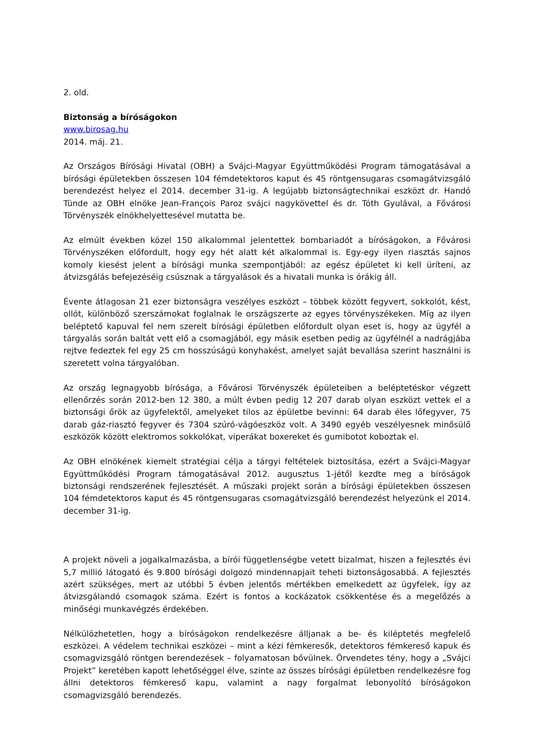2. old.
Biztonság a bíróságokon
www.birosag.hu
2014. máj. 21.
Az Országos Bírósági Hivatal (OBH) a Svájci-Magyar Együttműködési Program támogatásával a bírósági épületekben összesen 104 fémdetektoros kaput és 45 röntgensugaras csomagátvizsgáló berendezést helyez el 2014. december 31-ig. A legújabb biztonságtechnikai eszközt dr. Handó Tünde az OBH elnöke Jean-François Paroz svájci nagykövettel és dr. Tóth Gyulával, a Fővárosi Törvényszék elnökhelyettesével mutatta be.
Az elmúlt években közel 150 alkalommal jelentettek bombariadót a bíróságokon, a Fővárosi Törvényszéken előfordult, hogy egy hét alatt két alkalommal is. Egy-egy ilyen riasztás sajnos komoly kiesést jelent a bírósági munka szempontjából: az egész épületet ki kell üríteni, az átvizsgálás befejezéséig csúsznak a tárgyalások és a hivatali munka is órákig áll.
Évente átlagosan 21 ezer biztonságra veszélyes eszközt – többek között fegyvert, sokkolót, kést, ollót, különböző szerszámokat foglalnak le országszerte az egyes törvényszékeken. Míg az ilyen beléptető kapuval fel nem szerelt bírósági épületben előfordult olyan eset is, hogy az ügyfél a tárgyalás során baltát vett elő a csomagjából, egy másik esetben pedig az ügyfélnél a nadrágjába rejtve fedeztek fel egy 25 cm hosszúságú konyhakést, amelyet saját bevallása szerint használni is szeretett volna tárgyalóban.
Az ország legnagyobb bírósága, a Fővárosi Törvényszék épületeiben a beléptetéskor végzett ellenőrzés során 2012-ben 12 380, a múlt évben pedig 12 207 darab olyan eszközt vettek el a biztonsági őrök az ügyfelektől, amelyeket tilos az épületbe bevinni: 64 darab éles lőfegyver, 75 darab gáz-riasztó fegyver és 7304 szúró-vágóeszköz volt. A 3490 egyéb veszélyesnek minősülő eszközök között elektromos sokkolókat, viperákat boxereket és gumibotot koboztak el.
Az OBH elnökének kiemelt stratégiai célja a tárgyi feltételek biztosítása, ezért a Svájci-Magyar Együttműködési Program támogatásával 2012. augusztus 1-jétől kezdte meg a bíróságok biztonsági rendszerének fejlesztését. A műszaki projekt során a bírósági épületekben összesen 104 fémdetektoros kaput és 45 röntgensugaras csomagátvizsgáló berendezést helyezünk el 2014. december 31-ig.
A projekt növeli a jogalkalmazásba, a bírói függetlenségbe vetett bizalmat, hiszen a fejlesztés évi 5,7 millió látogató és 9.800 bírósági dolgozó mindennapjait teheti biztonságosabbá. A fejlesztés azért szükséges, mert az utóbbi 5 évben jelentős mértékben emelkedett az ügyfelek, így az átvizsgálandó csomagok száma. Ezért is fontos a kockázatok csökkentése és a megelőzés a minőségi munkavégzés érdekében.
Nélkülözhetetlen, hogy a bíróságokon rendelkezésre álljanak a be- és kiléptetés megfelelő eszközei. A védelem technikai eszközei – mint a kézi fémkeresők, detektoros fémkereső kapuk és csomagvizsgáló röntgen berendezések – folyamatosan bővülnek. Örvendetes tény, hogy a „Svájci Projekt” keretében kapott lehetőséggel élve, szinte az összes bírósági épületben rendelkezésre fog állni detektoros fémkereső kapu, valamint a nagy forgalmat lebonyolító bíróságokon csomagvizsgáló berendezés.